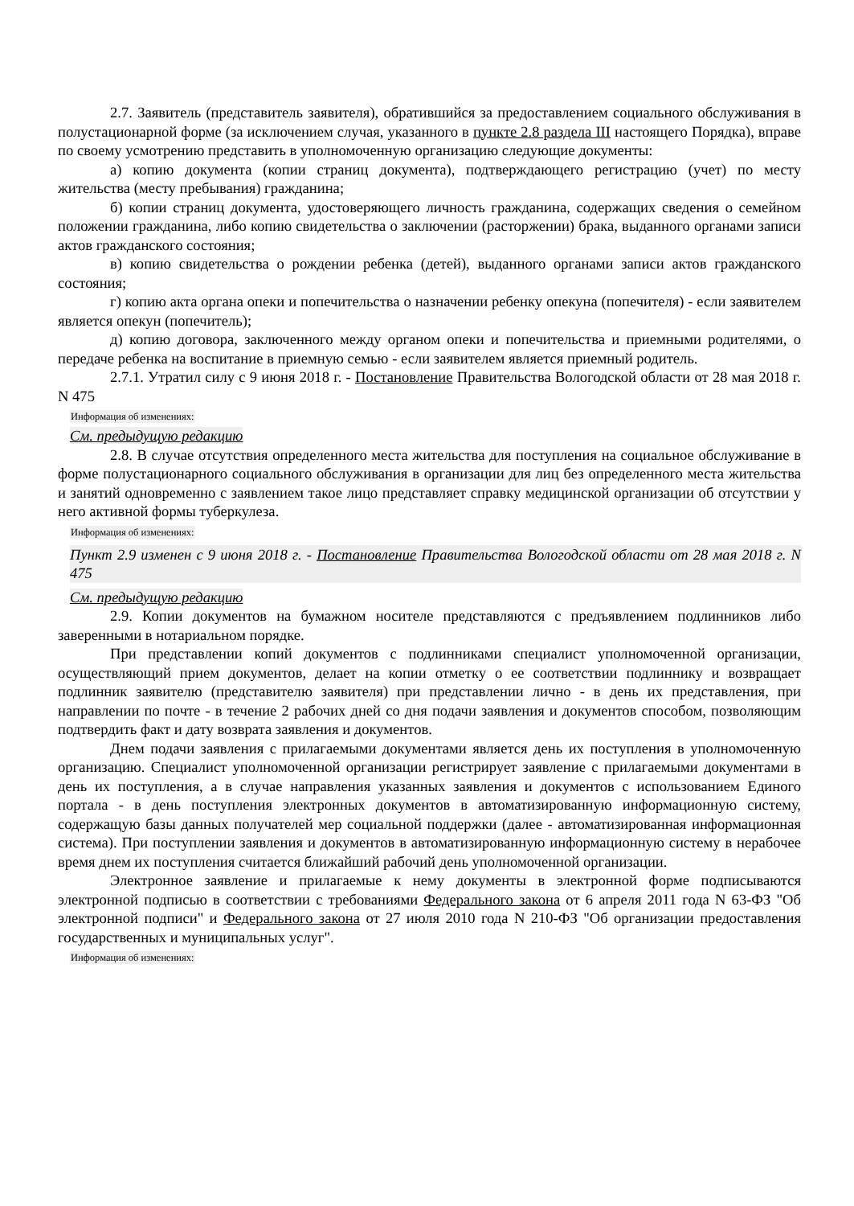2.7. Заявитель (представитель заявителя), обратившийся за предоставлением социального обслуживания в полустационарной форме (за исключением случая, указанного в пункте 2.8 раздела III настоящего Порядка), вправе по своему усмотрению представить в уполномоченную организацию следующие документы:
а) копию документа (копии страниц документа), подтверждающего регистрацию (учет) по месту жительства (месту пребывания) гражданина;
б) копии страниц документа, удостоверяющего личность гражданина, содержащих сведения о семейном положении гражданина, либо копию свидетельства о заключении (расторжении) брака, выданного органами записи актов гражданского состояния;
в) копию свидетельства о рождении ребенка (детей), выданного органами записи актов гражданского состояния;
г) копию акта органа опеки и попечительства о назначении ребенку опекуна (попечителя) - если заявителем является опекун (попечитель);
д) копию договора, заключенного между органом опеки и попечительства и приемными родителями, о передаче ребенка на воспитание в приемную семью - если заявителем является приемный родитель.
2.7.1. Утратил силу с 9 июня 2018 г. - Постановление Правительства Вологодской области от 28 мая 2018 г. N 475
Информация об изменениях:
См. предыдущую редакцию
2.8. В случае отсутствия определенного места жительства для поступления на социальное обслуживание в форме полустационарного социального обслуживания в организации для лиц без определенного места жительства и занятий одновременно с заявлением такое лицо представляет справку медицинской организации об отсутствии у него активной формы туберкулеза.
Информация об изменениях:
Пункт 2.9 изменен с 9 июня 2018 г. - Постановление Правительства Вологодской области от 28 мая 2018 г. N 475
См. предыдущую редакцию
2.9. Копии документов на бумажном носителе представляются с предъявлением подлинников либо заверенными в нотариальном порядке.
При представлении копий документов с подлинниками специалист уполномоченной организации, осуществляющий прием документов, делает на копии отметку о ее соответствии подлиннику и возвращает подлинник заявителю (представителю заявителя) при представлении лично - в день их представления, при направлении по почте - в течение 2 рабочих дней со дня подачи заявления и документов способом, позволяющим подтвердить факт и дату возврата заявления и документов.
Днем подачи заявления с прилагаемыми документами является день их поступления в уполномоченную организацию. Специалист уполномоченной организации регистрирует заявление с прилагаемыми документами в день их поступления, а в случае направления указанных заявления и документов с использованием Единого портала - в день поступления электронных документов в автоматизированную информационную систему, содержащую базы данных получателей мер социальной поддержки (далее - автоматизированная информационная система). При поступлении заявления и документов в автоматизированную информационную систему в нерабочее время днем их поступления считается ближайший рабочий день уполномоченной организации.
Электронное заявление и прилагаемые к нему документы в электронной форме подписываются электронной подписью в соответствии с требованиями Федерального закона от 6 апреля 2011 года N 63-ФЗ "Об электронной подписи" и Федерального закона от 27 июля 2010 года N 210-ФЗ "Об организации предоставления государственных и муниципальных услуг".
Информация об изменениях: